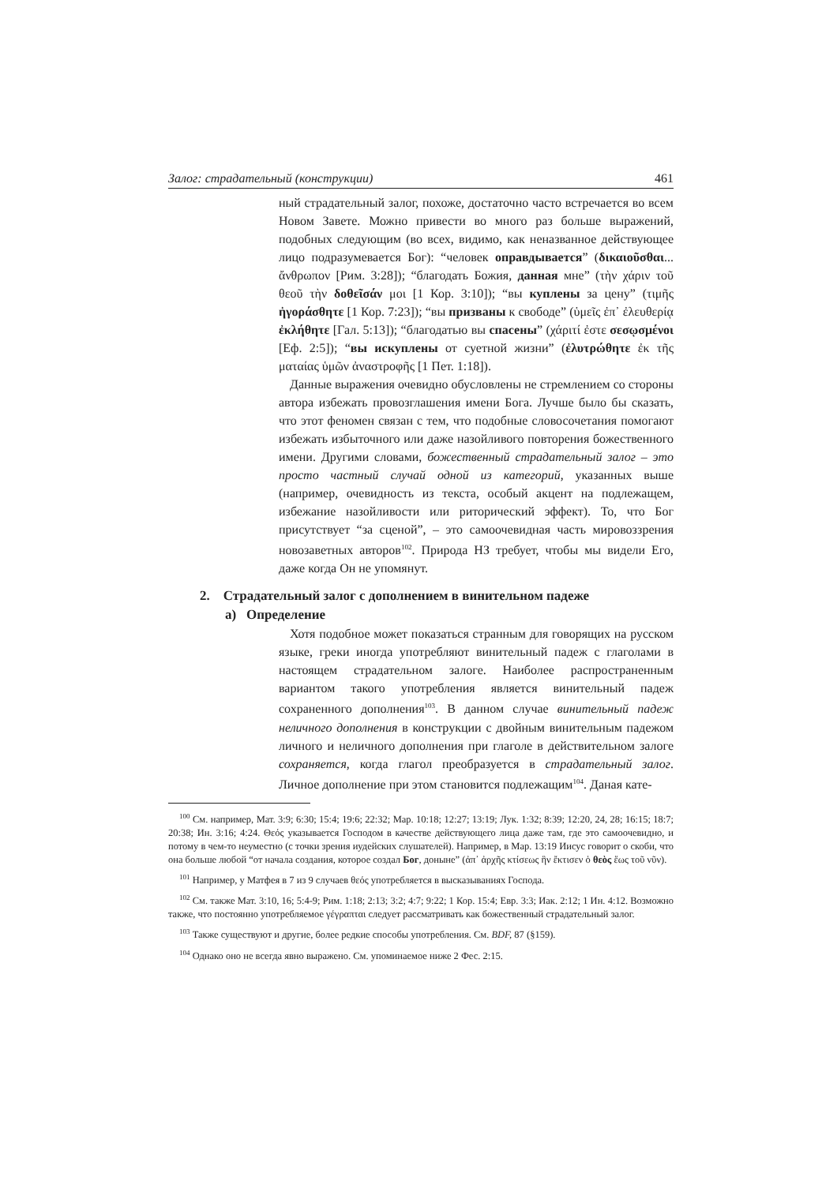Залог: страдательный (конструкции) 461
ный страдательный залог, похоже, достаточно часто встречается во всем Новом Завете. Можно привести во много раз больше выражений, подобных следующим (во всех, видимо, как неназванное действующее лицо подразумевается Бог): “человек оправдывается” (δικαιοῦσθαι... ἄνθρωπον [Рим. 3:28]); “благодать Божия, данная мне” (τὴν χάριν τοῦ θεοῦ τὴν δοθεῖσάν μοι [1 Кор. 3:10]); “вы куплены за цену” (τιμῆς ἠγοράσθητε [1 Кор. 7:23]); “вы призваны к свободе” (ὑμεῖς ἐπ᾽ ἐλευθερίᾳ ἐκλήθητε [Гал. 5:13]); “благодатью вы спасены” (χάριτί ἐστε σεσῳσμένοι [Еф. 2:5]); “вы искуплены от суетной жизни” (ἐλυτρώθητε ἐκ τῆς ματαίας ὑμῶν ἀναστροφῆς [1 Пет. 1:18]).
Данные выражения очевидно обусловлены не стремлением со стороны автора избежать провозглашения имени Бога. Лучше было бы сказать, что этот феномен связан с тем, что подобные словосочетания помогают избежать избыточного или даже назойливого повторения божественного имени. Другими словами, божественный страдательный залог – это просто частный случай одной из категорий, указанных выше (например, очевидность из текста, особый акцент на подлежащем, избежание назойливости или риторический эффект). То, что Бог присутствует “за сценой”, – это самоочевидная часть мировоззрения новозаветных авторов<sup>102</sup>. Природа НЗ требует, чтобы мы видели Его, даже когда Он не упомянут.
2. Страдательный залог с дополнением в винительном падеже
а) Определение
Хотя подобное может показаться странным для говорящих на русском языке, греки иногда употребляют винительный падеж с глаголами в настоящем страдательном залоге. Наиболее распространенным вариантом такого употребления является винительный падеж сохраненного дополнения<sup>103</sup>. В данном случае винительный падеж неличного дополнения в конструкции с двойным винительным падежом личного и неличного дополнения при глаголе в действительном залоге сохраняется, когда глагол преобразуется в страдательный залог. Личное дополнение при этом становится подлежащим<sup>104</sup>. Даная кате-
<sup>100</sup> См. например, Мат. 3:9; 6:30; 15:4; 19:6; 22:32; Мар. 10:18; 12:27; 13:19; Лук. 1:32; 8:39; 12:20, 24, 28; 16:15; 18:7; 20:38; Ин. 3:16; 4:24. Θεός указывается Господом в качестве действующего лица даже там, где это самоочевидно, и потому в чем-то неуместно (с точки зрения иудейских слушателей). Например, в Мар. 13:19 Иисус говорит о скоби, что она больше любой “от начала создания, которое создал Бог, доныне” (ἀπ᾽ ἀρχῆς κτίσεως ἣν ἔκτισεν ὁ θεὸς ἕως τοῦ νῦν).
<sup>101</sup> Например, у Матфея в 7 из 9 случаев θεός употребляется в высказываниях Господа.
<sup>102</sup> См. также Мат. 3:10, 16; 5:4-9; Рим. 1:18; 2:13; 3:2; 4:7; 9:22; 1 Кор. 15:4; Евр. 3:3; Иак. 2:12; 1 Ин. 4:12. Возможно также, что постоянно употребляемое γέγραπται следует рассматривать как божественный страдательный залог.
<sup>103</sup> Также существуют и другие, более редкие способы употребления. См. BDF, 87 (§159).
<sup>104</sup> Однако оно не всегда явно выражено. См. упоминаемое ниже 2 Фес. 2:15.